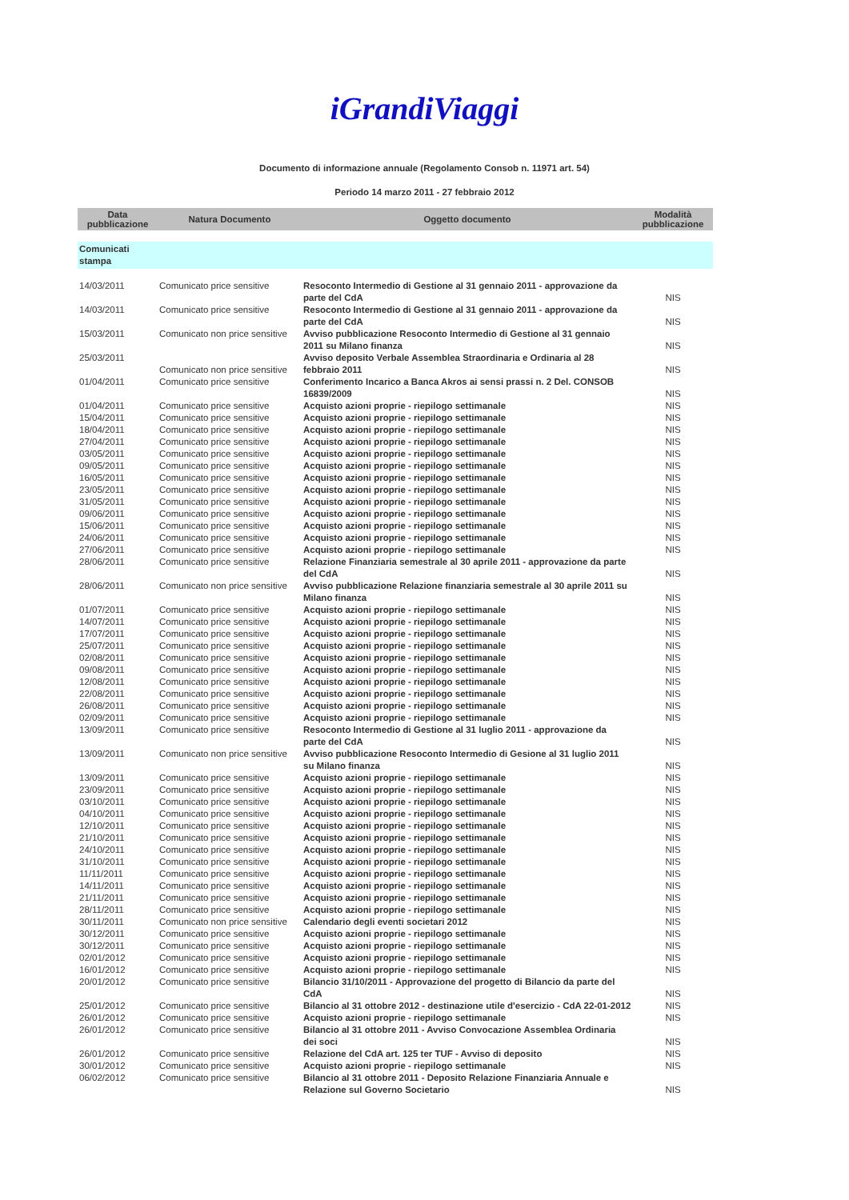iGrandiViaggi
Documento di informazione annuale (Regolamento Consob n. 11971 art. 54)
Periodo 14 marzo 2011 - 27 febbraio 2012
| Data pubblicazione | Natura Documento | Oggetto documento | Modalità pubblicazione |
| --- | --- | --- | --- |
| Comunicati stampa | | | |
| 14/03/2011 | Comunicato price sensitive | Resoconto Intermedio di Gestione al 31 gennaio 2011 - approvazione da parte del CdA | NIS |
| 14/03/2011 | Comunicato price sensitive | Resoconto Intermedio di Gestione al 31 gennaio 2011 - approvazione da parte del CdA | NIS |
| 15/03/2011 | Comunicato non price sensitive | Avviso pubblicazione Resoconto Intermedio di Gestione al 31 gennaio 2011 su Milano finanza | NIS |
| 25/03/2011 | Comunicato non price sensitive | Avviso deposito Verbale Assemblea Straordinaria e Ordinaria al 28 febbraio 2011 | NIS |
| 01/04/2011 | Comunicato price sensitive | Conferimento Incarico a Banca Akros ai sensi prassi n. 2 Del. CONSOB 16839/2009 | NIS |
| 01/04/2011 | Comunicato price sensitive | Acquisto azioni proprie - riepilogo settimanale | NIS |
| 15/04/2011 | Comunicato price sensitive | Acquisto azioni proprie - riepilogo settimanale | NIS |
| 18/04/2011 | Comunicato price sensitive | Acquisto azioni proprie - riepilogo settimanale | NIS |
| 27/04/2011 | Comunicato price sensitive | Acquisto azioni proprie - riepilogo settimanale | NIS |
| 03/05/2011 | Comunicato price sensitive | Acquisto azioni proprie - riepilogo settimanale | NIS |
| 09/05/2011 | Comunicato price sensitive | Acquisto azioni proprie - riepilogo settimanale | NIS |
| 16/05/2011 | Comunicato price sensitive | Acquisto azioni proprie - riepilogo settimanale | NIS |
| 23/05/2011 | Comunicato price sensitive | Acquisto azioni proprie - riepilogo settimanale | NIS |
| 31/05/2011 | Comunicato price sensitive | Acquisto azioni proprie - riepilogo settimanale | NIS |
| 09/06/2011 | Comunicato price sensitive | Acquisto azioni proprie - riepilogo settimanale | NIS |
| 15/06/2011 | Comunicato price sensitive | Acquisto azioni proprie - riepilogo settimanale | NIS |
| 24/06/2011 | Comunicato price sensitive | Acquisto azioni proprie - riepilogo settimanale | NIS |
| 27/06/2011 | Comunicato price sensitive | Acquisto azioni proprie - riepilogo settimanale | NIS |
| 28/06/2011 | Comunicato price sensitive | Relazione Finanziaria semestrale al 30 aprile 2011 - approvazione da parte del CdA | NIS |
| 28/06/2011 | Comunicato non price sensitive | Avviso pubblicazione Relazione finanziaria semestrale al 30 aprile 2011 su Milano finanza | NIS |
| 01/07/2011 | Comunicato price sensitive | Acquisto azioni proprie - riepilogo settimanale | NIS |
| 14/07/2011 | Comunicato price sensitive | Acquisto azioni proprie - riepilogo settimanale | NIS |
| 17/07/2011 | Comunicato price sensitive | Acquisto azioni proprie - riepilogo settimanale | NIS |
| 25/07/2011 | Comunicato price sensitive | Acquisto azioni proprie - riepilogo settimanale | NIS |
| 02/08/2011 | Comunicato price sensitive | Acquisto azioni proprie - riepilogo settimanale | NIS |
| 09/08/2011 | Comunicato price sensitive | Acquisto azioni proprie - riepilogo settimanale | NIS |
| 12/08/2011 | Comunicato price sensitive | Acquisto azioni proprie - riepilogo settimanale | NIS |
| 22/08/2011 | Comunicato price sensitive | Acquisto azioni proprie - riepilogo settimanale | NIS |
| 26/08/2011 | Comunicato price sensitive | Acquisto azioni proprie - riepilogo settimanale | NIS |
| 02/09/2011 | Comunicato price sensitive | Acquisto azioni proprie - riepilogo settimanale | NIS |
| 13/09/2011 | Comunicato price sensitive | Resoconto Intermedio di Gestione al 31 luglio 2011 - approvazione da parte del CdA | NIS |
| 13/09/2011 | Comunicato non price sensitive | Avviso pubblicazione Resoconto Intermedio di Gesione al 31 luglio 2011 su Milano finanza | NIS |
| 13/09/2011 | Comunicato price sensitive | Acquisto azioni proprie - riepilogo settimanale | NIS |
| 23/09/2011 | Comunicato price sensitive | Acquisto azioni proprie - riepilogo settimanale | NIS |
| 03/10/2011 | Comunicato price sensitive | Acquisto azioni proprie - riepilogo settimanale | NIS |
| 04/10/2011 | Comunicato price sensitive | Acquisto azioni proprie - riepilogo settimanale | NIS |
| 12/10/2011 | Comunicato price sensitive | Acquisto azioni proprie - riepilogo settimanale | NIS |
| 21/10/2011 | Comunicato price sensitive | Acquisto azioni proprie - riepilogo settimanale | NIS |
| 24/10/2011 | Comunicato price sensitive | Acquisto azioni proprie - riepilogo settimanale | NIS |
| 31/10/2011 | Comunicato price sensitive | Acquisto azioni proprie - riepilogo settimanale | NIS |
| 11/11/2011 | Comunicato price sensitive | Acquisto azioni proprie - riepilogo settimanale | NIS |
| 14/11/2011 | Comunicato price sensitive | Acquisto azioni proprie - riepilogo settimanale | NIS |
| 21/11/2011 | Comunicato price sensitive | Acquisto azioni proprie - riepilogo settimanale | NIS |
| 28/11/2011 | Comunicato price sensitive | Acquisto azioni proprie - riepilogo settimanale | NIS |
| 30/11/2011 | Comunicato non price sensitive | Calendario degli eventi societari 2012 | NIS |
| 30/12/2011 | Comunicato price sensitive | Acquisto azioni proprie - riepilogo settimanale | NIS |
| 30/12/2011 | Comunicato price sensitive | Acquisto azioni proprie - riepilogo settimanale | NIS |
| 02/01/2012 | Comunicato price sensitive | Acquisto azioni proprie - riepilogo settimanale | NIS |
| 16/01/2012 | Comunicato price sensitive | Acquisto azioni proprie - riepilogo settimanale | NIS |
| 20/01/2012 | Comunicato price sensitive | Bilancio 31/10/2011 - Approvazione del progetto di Bilancio da parte del CdA | NIS |
| 25/01/2012 | Comunicato price sensitive | Bilancio al 31 ottobre 2012 - destinazione utile d'esercizio - CdA 22-01-2012 | NIS |
| 26/01/2012 | Comunicato price sensitive | Acquisto azioni proprie - riepilogo settimanale | NIS |
| 26/01/2012 | Comunicato price sensitive | Bilancio al 31 ottobre 2011 - Avviso Convocazione Assemblea Ordinaria dei soci | NIS |
| 26/01/2012 | Comunicato price sensitive | Relazione del CdA art. 125 ter TUF - Avviso di deposito | NIS |
| 30/01/2012 | Comunicato price sensitive | Acquisto azioni proprie - riepilogo settimanale | NIS |
| 06/02/2012 | Comunicato price sensitive | Bilancio al 31 ottobre 2011 - Deposito Relazione Finanziaria Annuale e Relazione sul Governo Societario | NIS |